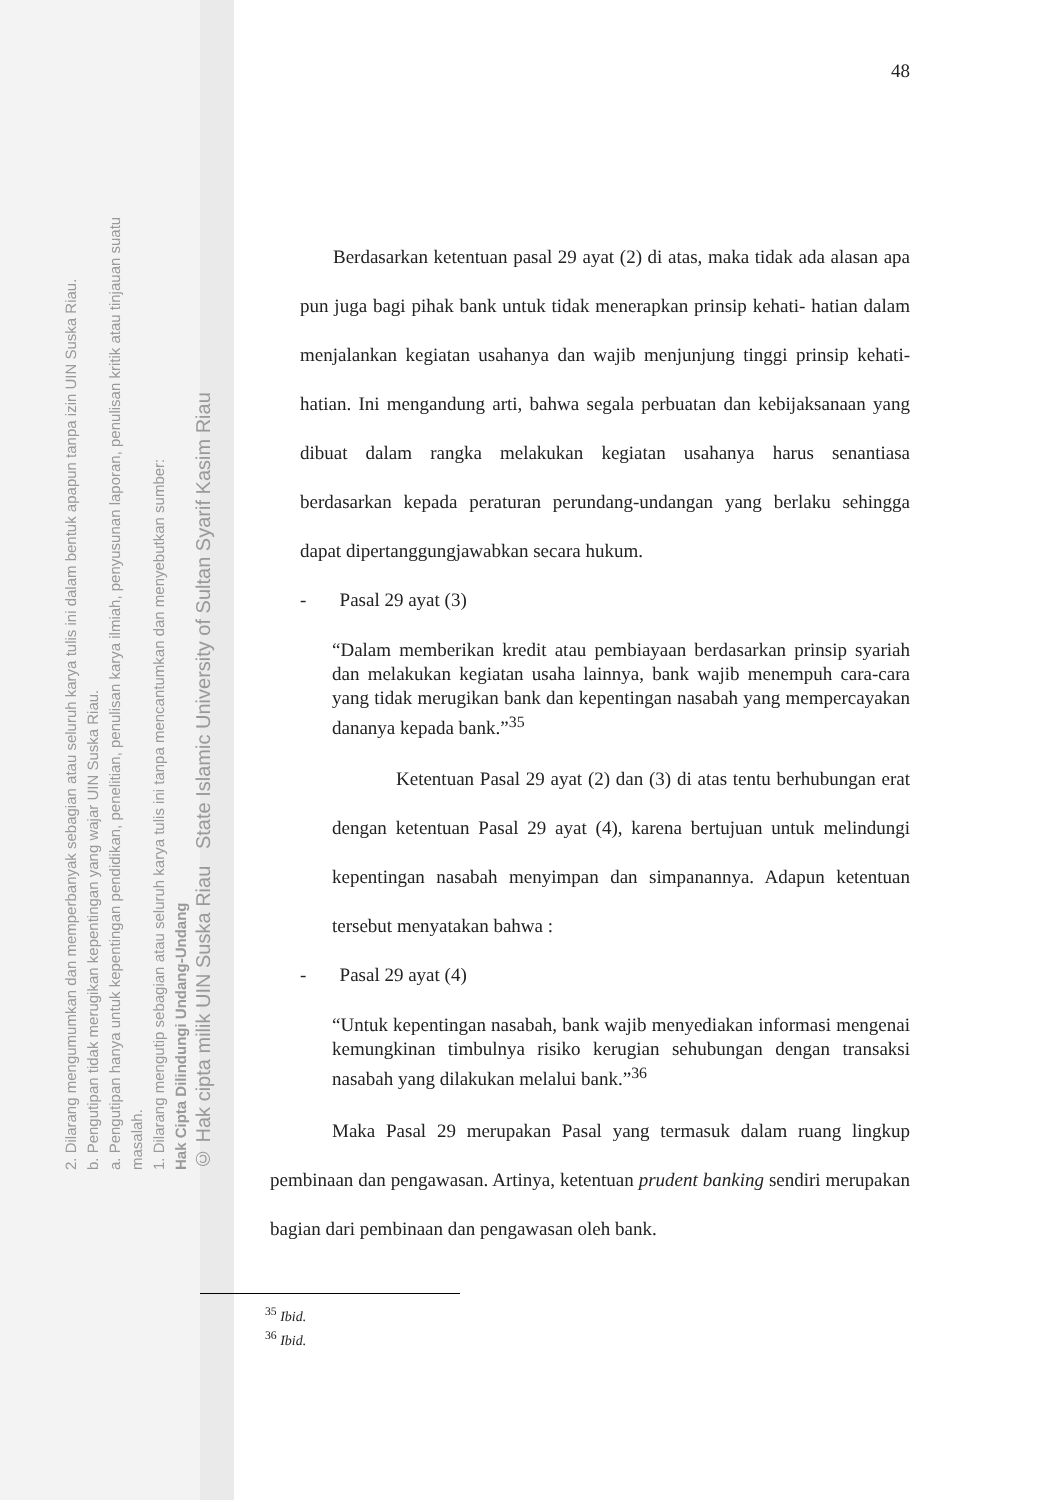2. Dilarang mengumumkan dan memperbanyak sebagian atau seluruh karya tulis ini dalam bentuk apapun tanpa izin UIN Suska Riau.
b. Pengutipan tidak merugikan kepentingan yang wajar UIN Suska Riau.
a. Pengutipan hanya untuk kepentingan pendidikan, penelitian, penulisan karya ilmiah, penyusunan laporan, penulisan kritik atau tinjauan suatu masalah.
1. Dilarang mengutip sebagian atau seluruh karya tulis ini tanpa mencantumkan dan menyebutkan sumber:
Hak Cipta Dilindungi Undang-Undang
© Hak cipta milik UIN Suska Riau State Islamic University of Sultan Syarif Kasim Riau
48
Berdasarkan ketentuan pasal 29 ayat (2) di atas, maka tidak ada alasan apa pun juga bagi pihak bank untuk tidak menerapkan prinsip kehati- hatian dalam menjalankan kegiatan usahanya dan wajib menjunjung tinggi prinsip kehati-hatian. Ini mengandung arti, bahwa segala perbuatan dan kebijaksanaan yang dibuat dalam rangka melakukan kegiatan usahanya harus senantiasa berdasarkan kepada peraturan perundang-undangan yang berlaku sehingga dapat dipertanggungjawabkan secara hukum.
- Pasal 29 ayat (3)
“Dalam memberikan kredit atau pembiayaan berdasarkan prinsip syariah dan melakukan kegiatan usaha lainnya, bank wajib menempuh cara-cara yang tidak merugikan bank dan kepentingan nasabah yang mempercayakan dananya kepada bank.”<sup>35</sup>
Ketentuan Pasal 29 ayat (2) dan (3) di atas tentu berhubungan erat dengan ketentuan Pasal 29 ayat (4), karena bertujuan untuk melindungi kepentingan nasabah menyimpan dan simpanannya. Adapun ketentuan tersebut menyatakan bahwa :
- Pasal 29 ayat (4)
“Untuk kepentingan nasabah, bank wajib menyediakan informasi mengenai kemungkinan timbulnya risiko kerugian sehubungan dengan transaksi nasabah yang dilakukan melalui bank.”<sup>36</sup>
Maka Pasal 29 merupakan Pasal yang termasuk dalam ruang lingkup pembinaan dan pengawasan. Artinya, ketentuan prudent banking sendiri merupakan bagian dari pembinaan dan pengawasan oleh bank.
<sup>35</sup> Ibid.
<sup>36</sup> Ibid.